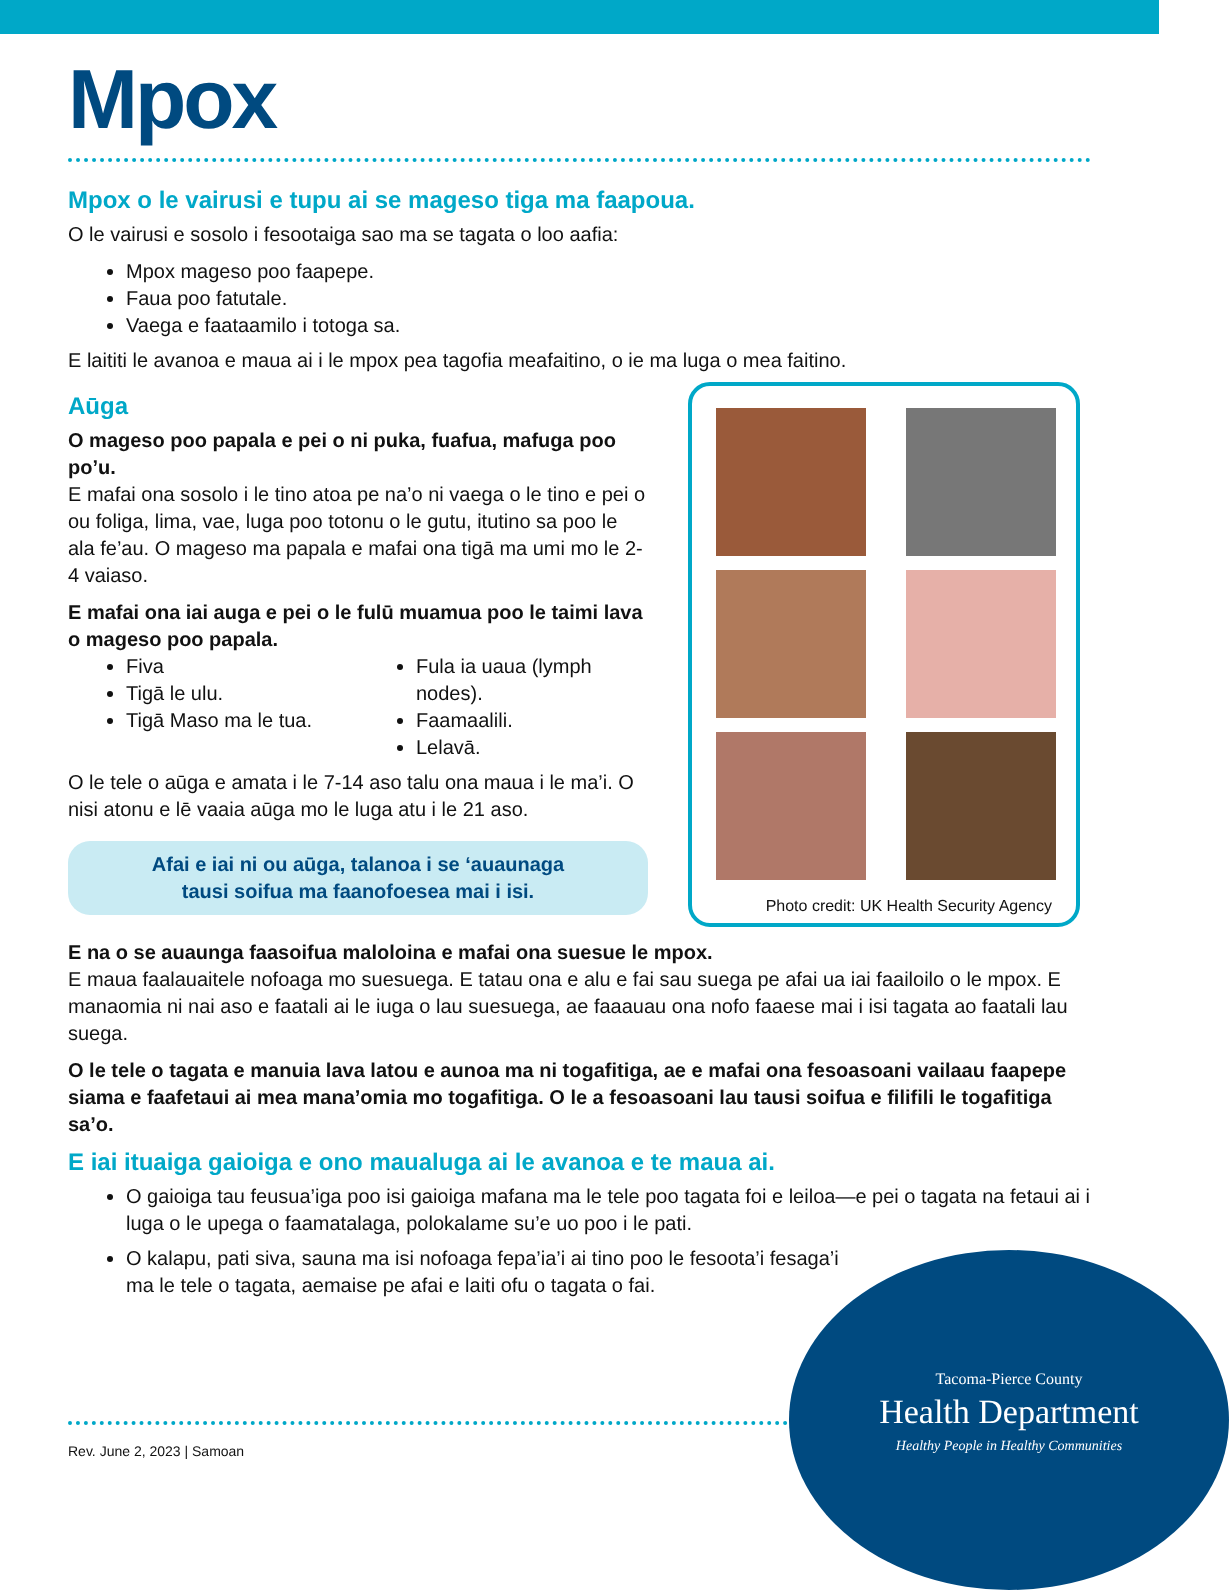Mpox
Mpox o le vairusi e tupu ai se mageso tiga ma faapoua.
O le vairusi e sosolo i fesootaiga sao ma se tagata o loo aafia:
Mpox mageso poo faapepe.
Faua poo fatutale.
Vaega e faataamilo i totoga sa.
E laititi le avanoa e maua ai i le mpox pea tagofia meafaitino, o ie ma luga o mea faitino.
Aūga
O mageso poo papala e pei o ni puka, fuafua, mafuga poo po’u.
E mafai ona sosolo i le tino atoa pe na’o ni vaega o le tino e pei o ou foliga, lima, vae, luga poo totonu o le gutu, itutino sa poo le ala fe’au. O mageso ma papala e mafai ona tigā ma umi mo le 2-4 vaiaso.
E mafai ona iai auga e pei o le fulū muamua poo le taimi lava o mageso poo papala.
Fiva
Tigā le ulu.
Tigā Maso ma le tua.
Fula ia uaua (lymph nodes).
Faamaalili.
Lelavā.
O le tele o aūga e amata i le 7-14 aso talu ona maua i le ma’i. O nisi atonu e lē vaaia aūga mo le luga atu i le 21 aso.
Afai e iai ni ou aūga, talanoa i se ‘auaunaga
tausi soifua ma faanofoesea mai i isi.
Photo credit: UK Health Security Agency
E na o se auaunga faasoifua maloloina e mafai ona suesue le mpox.
E maua faalauaitele nofoaga mo suesuega. E tatau ona e alu e fai sau suega pe afai ua iai faailoilo o le mpox. E manaomia ni nai aso e faatali ai le iuga o lau suesuega, ae faaauau ona nofo faaese mai i isi tagata ao faatali lau suega.
O le tele o tagata e manuia lava latou e aunoa ma ni togafitiga, ae e mafai ona fesoasoani vailaau faapepe siama e faafetaui ai mea mana’omia mo togafitiga. O le a fesoasoani lau tausi soifua e filifili le togafitiga sa’o.
E iai ituaiga gaioiga e ono maualuga ai le avanoa e te maua ai.
O gaioiga tau feusua’iga poo isi gaioiga mafana ma le tele poo tagata foi e leiloa—e pei o tagata na fetaui ai i luga o le upega o faamatalaga, polokalame su’e uo poo i le pati.
O kalapu, pati siva, sauna ma isi nofoaga fepa’ia’i ai tino poo le fesoota’i fesaga’i ma le tele o tagata, aemaise pe afai e laiti ofu o tagata o fai.
Rev. June 2, 2023 | Samoan
Tacoma-Pierce County
Health Department
Healthy People in Healthy Communities